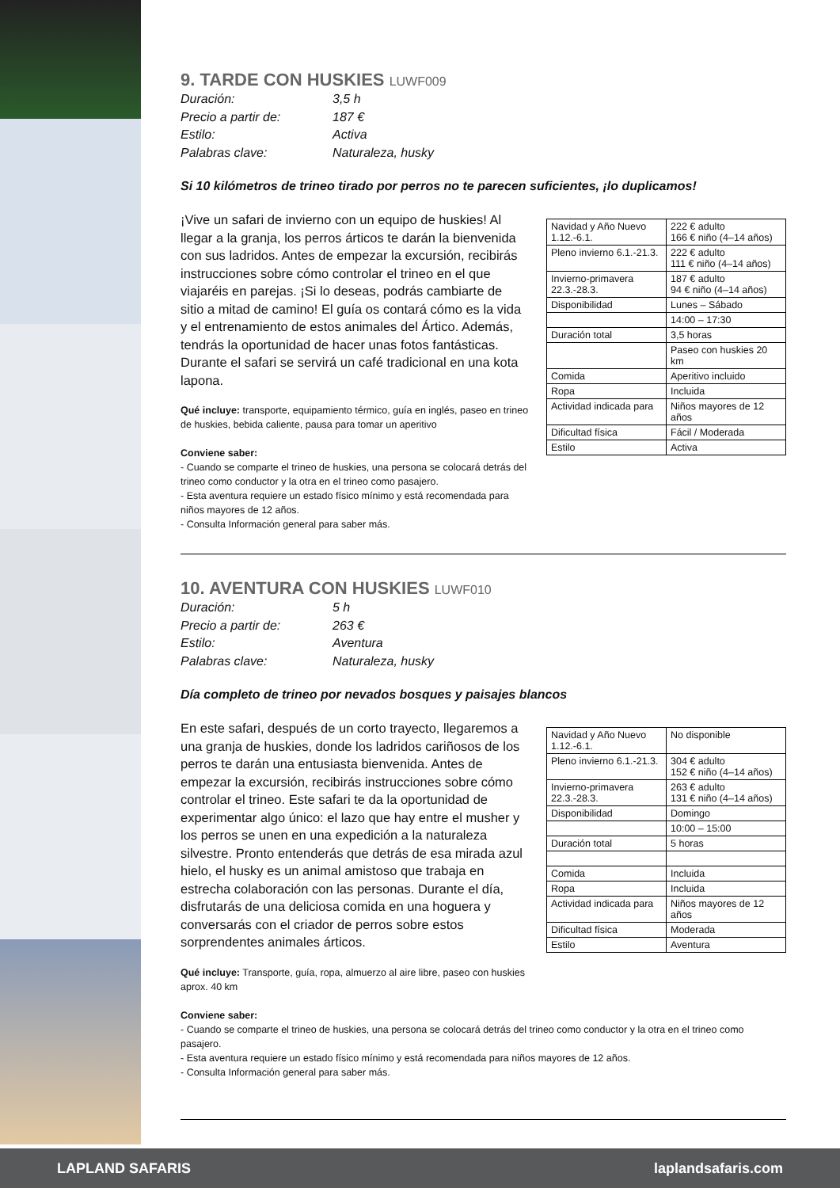9. TARDE CON HUSKIES LUWF009
Duración:
3,5 h
Precio a partir de:
187 €
Estilo:
Activa
Palabras clave:
Naturaleza, husky
Si 10 kilómetros de trineo tirado por perros no te parecen suficientes, ¡lo duplicamos!
¡Vive un safari de invierno con un equipo de huskies! Al llegar a la granja, los perros árticos te darán la bienvenida con sus ladridos. Antes de empezar la excursión, recibirás instrucciones sobre cómo controlar el trineo en el que viajaréis en parejas. ¡Si lo deseas, podrás cambiarte de sitio a mitad de camino! El guía os contará cómo es la vida y el entrenamiento de estos animales del Ártico. Además, tendrás la oportunidad de hacer unas fotos fantásticas. Durante el safari se servirá un café tradicional en una kota lapona.
Qué incluye: transporte, equipamiento térmico, guía en inglés, paseo en trineo de huskies, bebida caliente, pausa para tomar un aperitivo
Conviene saber:
- Cuando se comparte el trineo de huskies, una persona se colocará detrás del trineo como conductor y la otra en el trineo como pasajero.
- Esta aventura requiere un estado físico mínimo y está recomendada para niños mayores de 12 años.
- Consulta Información general para saber más.
| Navidad y Año Nuevo 1.12.-6.1. | 222 € adulto 166 € niño (4–14 años) |
| Pleno invierno 6.1.-21.3. | 222 € adulto 111 € niño (4–14 años) |
| Invierno-primavera 22.3.-28.3. | 187 € adulto 94 € niño (4–14 años) |
| Disponibilidad | Lunes – Sábado |
| | 14:00 – 17:30 |
| Duración total | 3,5 horas |
| | Paseo con huskies 20 km |
| Comida | Aperitivo incluido |
| Ropa | Incluida |
| Actividad indicada para | Niños mayores de 12 años |
| Dificultad física | Fácil / Moderada |
| Estilo | Activa |
10. AVENTURA CON HUSKIES LUWF010
Duración:
5 h
Precio a partir de:
263 €
Estilo:
Aventura
Palabras clave:
Naturaleza, husky
Día completo de trineo por nevados bosques y paisajes blancos
En este safari, después de un corto trayecto, llegaremos a una granja de huskies, donde los ladridos cariñosos de los perros te darán una entusiasta bienvenida. Antes de empezar la excursión, recibirás instrucciones sobre cómo controlar el trineo. Este safari te da la oportunidad de experimentar algo único: el lazo que hay entre el musher y los perros se unen en una expedición a la naturaleza silvestre. Pronto entenderás que detrás de esa mirada azul hielo, el husky es un animal amistoso que trabaja en estrecha colaboración con las personas. Durante el día, disfrutarás de una deliciosa comida en una hoguera y conversarás con el criador de perros sobre estos sorprendentes animales árticos.
Qué incluye: Transporte, guía, ropa, almuerzo al aire libre, paseo con huskies aprox. 40 km
| Navidad y Año Nuevo 1.12.-6.1. | No disponible |
| Pleno invierno 6.1.-21.3. | 304 € adulto 152 € niño (4–14 años) |
| Invierno-primavera 22.3.-28.3. | 263 € adulto 131 € niño (4–14 años) |
| Disponibilidad | Domingo |
| | 10:00 – 15:00 |
| Duración total | 5 horas |
| Comida | Incluida |
| Ropa | Incluida |
| Actividad indicada para | Niños mayores de 12 años |
| Dificultad física | Moderada |
| Estilo | Aventura |
Conviene saber:
- Cuando se comparte el trineo de huskies, una persona se colocará detrás del trineo como conductor y la otra en el trineo como pasajero.
- Esta aventura requiere un estado físico mínimo y está recomendada para niños mayores de 12 años.
- Consulta Información general para saber más.
LAPLAND SAFARIS laplandsafaris.com